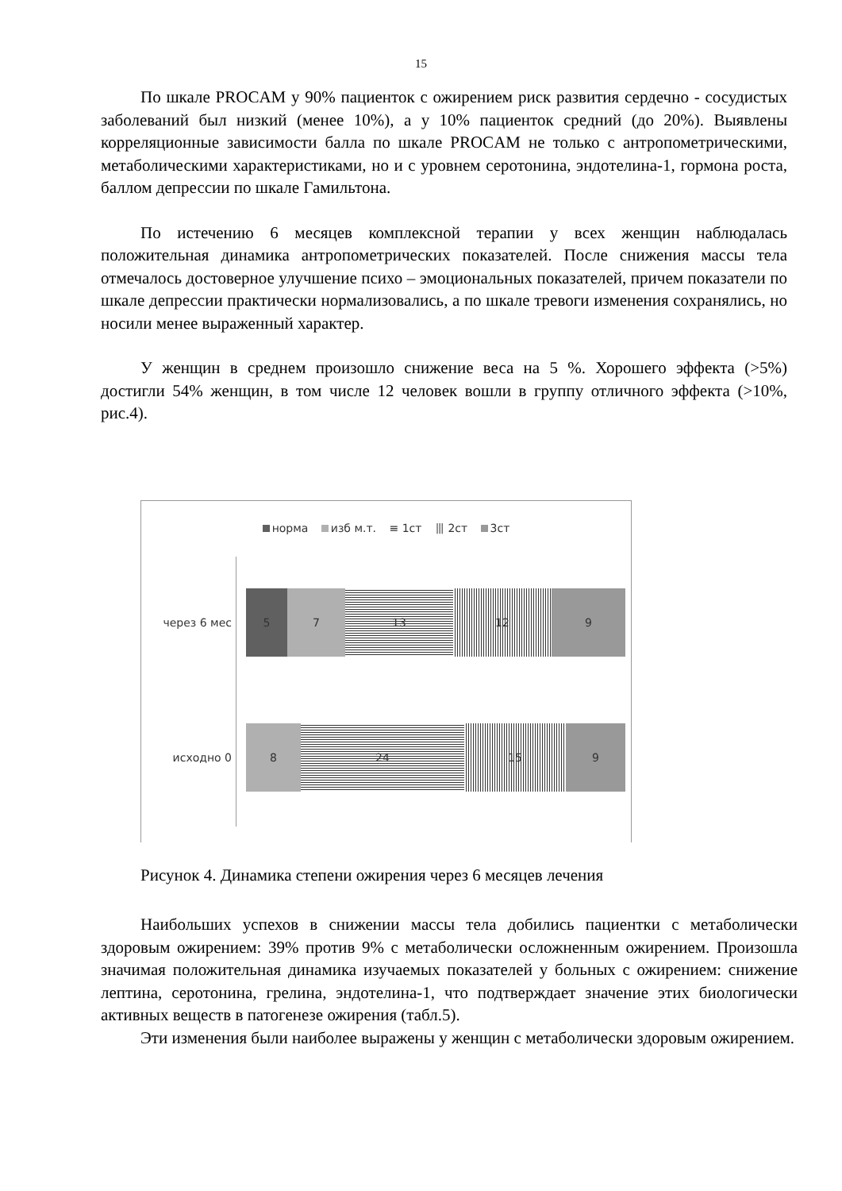15
По шкале PROCAM у 90% пациенток с ожирением риск развития сердечно - сосудистых заболеваний был низкий (менее 10%), а у 10% пациенток средний (до 20%). Выявлены корреляционные зависимости балла по шкале PROCAM не только с антропометрическими, метаболическими характеристиками, но и с уровнем серотонина, эндотелина-1, гормона роста, баллом депрессии по шкале Гамильтона.
По истечению 6 месяцев комплексной терапии у всех женщин наблюдалась положительная динамика антропометрических показателей. После снижения массы тела отмечалось достоверное улучшение психо – эмоциональных показателей, причем показатели по шкале депрессии практически нормализовались, а по шкале тревоги изменения сохранялись, но носили менее выраженный характер.
У женщин в среднем произошло снижение веса на 5 %. Хорошего эффекта (>5%) достигли 54% женщин, в том числе 12 человек вошли в группу отличного эффекта (>10%, рис.4).
норма изб м.т. ≡ 1ст ⦀ 2ст 3ст
через 6 мес
5 7 13 12 9
исходно 0
8 24 15 9
Рисунок 4. Динамика степени ожирения через 6 месяцев лечения
Наибольших успехов в снижении массы тела добились пациентки с метаболически здоровым ожирением: 39% против 9% с метаболически осложненным ожирением. Произошла значимая положительная динамика изучаемых показателей у больных с ожирением: снижение лептина, серотонина, грелина, эндотелина-1, что подтверждает значение этих биологически активных веществ в патогенезе ожирения (табл.5).
Эти изменения были наиболее выражены у женщин с метаболически здоровым ожирением.